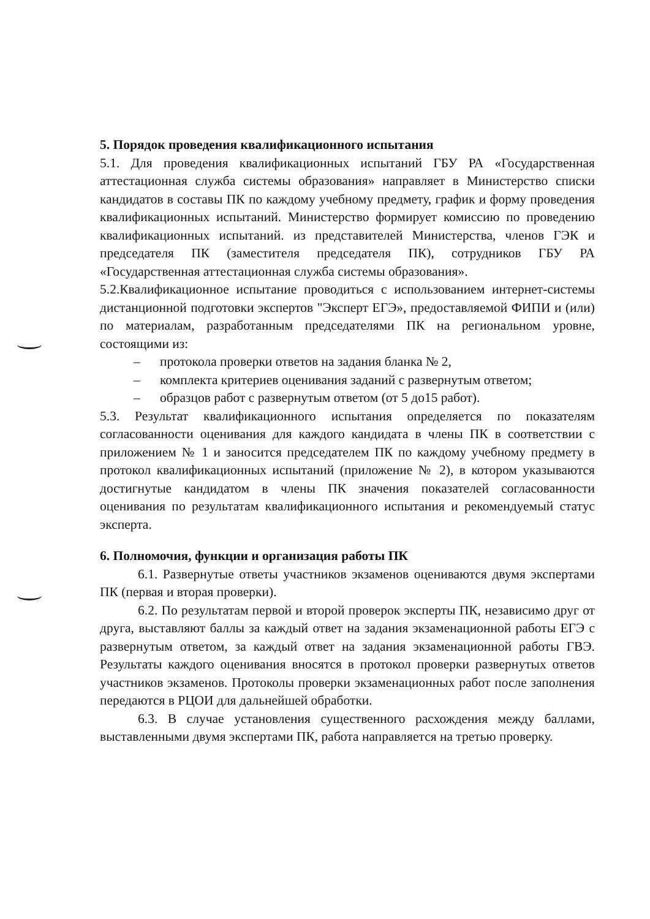5. Порядок проведения квалификационного испытания
5.1. Для проведения квалификационных испытаний ГБУ РА «Государственная аттестационная служба системы образования» направляет в Министерство списки кандидатов в составы ПК по каждому учебному предмету, график и форму проведения квалификационных испытаний. Министерство формирует комиссию по проведению квалификационных испытаний. из представителей Министерства, членов ГЭК и председателя ПК (заместителя председателя ПК), сотрудников ГБУ РА «Государственная аттестационная служба системы образования».
5.2.Квалификационное испытание проводиться с использованием интернет-системы дистанционной подготовки экспертов "Эксперт ЕГЭ», предоставляемой ФИПИ и (или) по материалам, разработанным председателями ПК на региональном уровне, состоящими из:
– протокола проверки ответов на задания бланка № 2,
– комплекта критериев оценивания заданий с развернутым ответом;
– образцов работ с развернутым ответом (от 5 до15 работ).
5.3. Результат квалификационного испытания определяется по показателям согласованности оценивания для каждого кандидата в члены ПК в соответствии с приложением № 1 и заносится председателем ПК по каждому учебному предмету в протокол квалификационных испытаний (приложение № 2), в котором указываются достигнутые кандидатом в члены ПК значения показателей согласованности оценивания по результатам квалификационного испытания и рекомендуемый статус эксперта.
6. Полномочия, функции и организация работы ПК
6.1. Развернутые ответы участников экзаменов оцениваются двумя экспертами ПК (первая и вторая проверки).
6.2. По результатам первой и второй проверок эксперты ПК, независимо друг от друга, выставляют баллы за каждый ответ на задания экзаменационной работы ЕГЭ с развернутым ответом, за каждый ответ на задания экзаменационной работы ГВЭ. Результаты каждого оценивания вносятся в протокол проверки развернутых ответов участников экзаменов. Протоколы проверки экзаменационных работ после заполнения передаются в РЦОИ для дальнейшей обработки.
6.3. В случае установления существенного расхождения между баллами, выставленными двумя экспертами ПК, работа направляется на третью проверку.